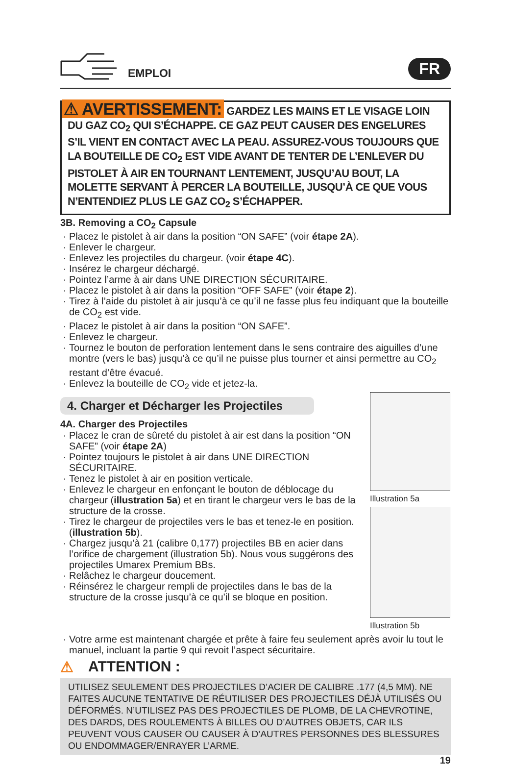EMPLOI
FR
⚠ AVERTISSEMENT: GARDEZ LES MAINS ET LE VISAGE LOIN DU GAZ CO<sub>2</sub> QUI S’ÉCHAPPE. CE GAZ PEUT CAUSER DES ENGELURES S’IL VIENT EN CONTACT AVEC LA PEAU. ASSUREZ-VOUS TOUJOURS QUE LA BOUTEILLE DE CO<sub>2</sub> EST VIDE AVANT DE TENTER DE L’ENLEVER DU PISTOLET À AIR EN TOURNANT LENTEMENT, JUSQU’AU BOUT, LA MOLETTE SERVANT À PERCER LA BOUTEILLE, JUSQU’À CE QUE VOUS N’ENTENDIEZ PLUS LE GAZ CO<sub>2</sub> S’ÉCHAPPER.
3B. Removing a CO<sub>2</sub> Capsule
Placez le pistolet à air dans la position “ON SAFE” (voir étape 2A).
Enlever le chargeur.
Enlevez les projectiles du chargeur. (voir étape 4C).
Insérez le chargeur déchargé.
Pointez l’arme à air dans UNE DIRECTION SÉCURITAIRE.
Placez le pistolet à air dans la position “OFF SAFE” (voir étape 2).
Tirez à l’aide du pistolet à air jusqu’à ce qu’il ne fasse plus feu indiquant que la bouteille de CO<sub>2</sub> est vide.
Placez le pistolet à air dans la position “ON SAFE”.
Enlevez le chargeur.
Tournez le bouton de perforation lentement dans le sens contraire des aiguilles d’une montre (vers le bas) jusqu’à ce qu’il ne puisse plus tourner et ainsi permettre au CO<sub>2</sub> restant d’être évacué.
Enlevez la bouteille de CO<sub>2</sub> vide et jetez-la.
4. Charger et Décharger les Projectiles
4A. Charger des Projectiles
Placez le cran de sûreté du pistolet à air est dans la position “ON SAFE” (voir étape 2A)
Pointez toujours le pistolet à air dans UNE DIRECTION SÉCURITAIRE.
Tenez le pistolet à air en position verticale.
Enlevez le chargeur en enfonçant le bouton de déblocage du chargeur (illustration 5a) et en tirant le chargeur vers le bas de la structure de la crosse.
Tirez le chargeur de projectiles vers le bas et tenez-le en position. (illustration 5b).
Chargez jusqu’à 21 (calibre 0,177) projectiles BB en acier dans l’orifice de chargement (illustration 5b). Nous vous suggérons des projectiles Umarex Premium BBs.
Relâchez le chargeur doucement.
Réinsérez le chargeur rempli de projectiles dans le bas de la structure de la crosse jusqu’à ce qu’il se bloque en position.
Illustration 5a
Illustration 5b
Votre arme est maintenant chargée et prête à faire feu seulement après avoir lu tout le manuel, incluant la partie 9 qui revoit l’aspect sécuritaire.
⚠ ATTENTION :
UTILISEZ SEULEMENT DES PROJECTILES D’ACIER DE CALIBRE .177 (4,5 MM). NE FAITES AUCUNE TENTATIVE DE RÉUTILISER DES PROJECTILES DÉJÀ UTILISÉS OU DÉFORMÉS. N’UTILISEZ PAS DES PROJECTILES DE PLOMB, DE LA CHEVROTINE, DES DARDS, DES ROULEMENTS À BILLES OU D’AUTRES OBJETS, CAR ILS PEUVENT VOUS CAUSER OU CAUSER À D’AUTRES PERSONNES DES BLESSURES OU ENDOMMAGER/ENRAYER L’ARME.
19